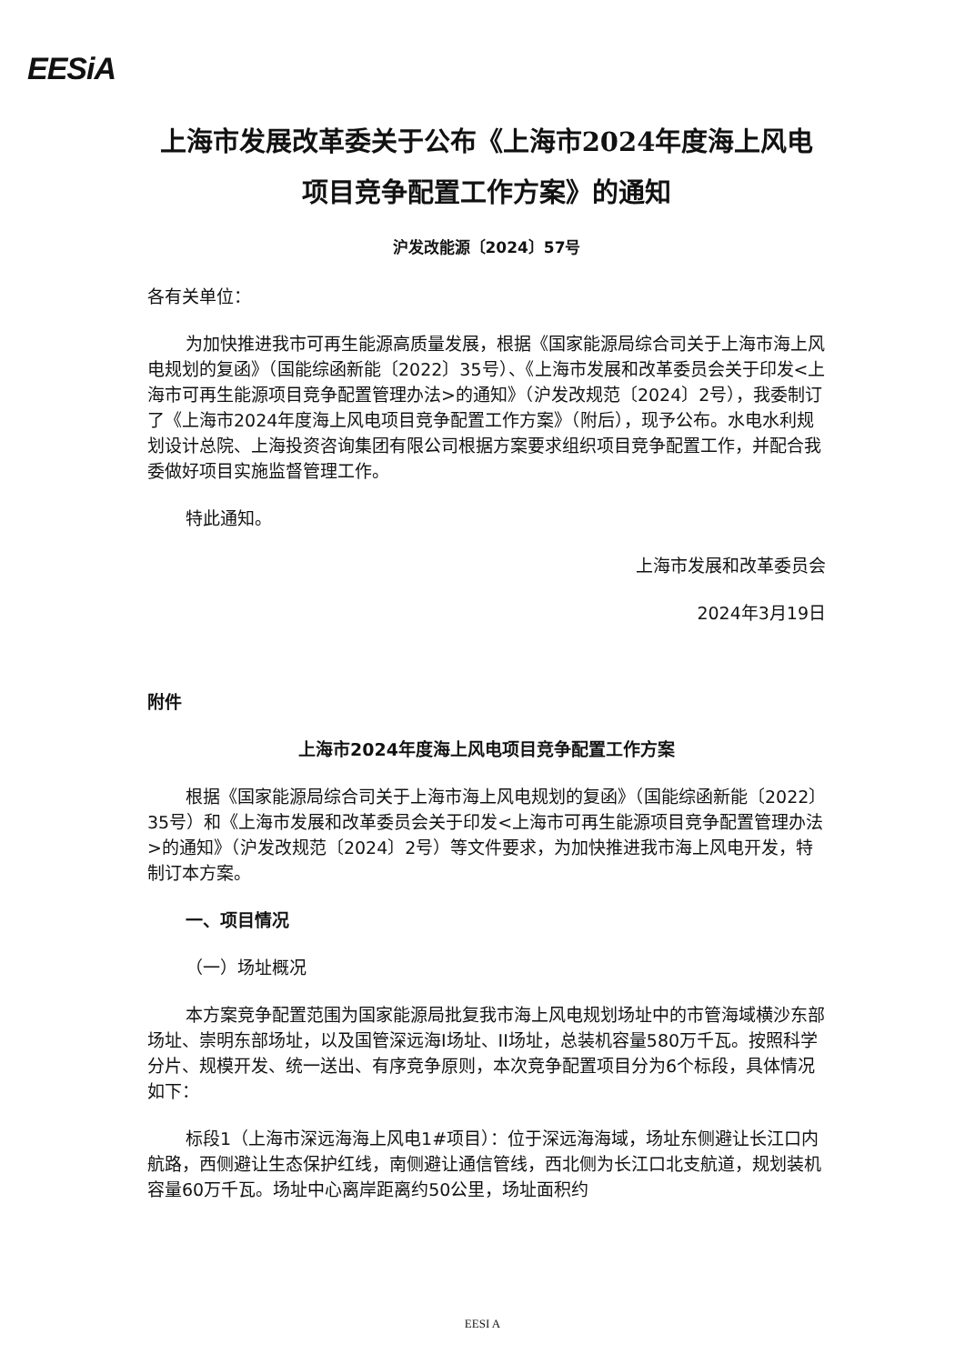EESiA
上海市发展改革委关于公布《上海市2024年度海上风电项目竞争配置工作方案》的通知
沪发改能源〔2024〕57号
各有关单位：
为加快推进我市可再生能源高质量发展，根据《国家能源局综合司关于上海市海上风电规划的复函》（国能综函新能〔2022〕35号）、《上海市发展和改革委员会关于印发<上海市可再生能源项目竞争配置管理办法>的通知》（沪发改规范〔2024〕2号），我委制订了《上海市2024年度海上风电项目竞争配置工作方案》（附后），现予公布。水电水利规划设计总院、上海投资咨询集团有限公司根据方案要求组织项目竞争配置工作，并配合我委做好项目实施监督管理工作。
特此通知。
上海市发展和改革委员会
2024年3月19日
附件
上海市2024年度海上风电项目竞争配置工作方案
根据《国家能源局综合司关于上海市海上风电规划的复函》（国能综函新能〔2022〕35号）和《上海市发展和改革委员会关于印发<上海市可再生能源项目竞争配置管理办法>的通知》（沪发改规范〔2024〕2号）等文件要求，为加快推进我市海上风电开发，特制订本方案。
一、项目情况
（一）场址概况
本方案竞争配置范围为国家能源局批复我市海上风电规划场址中的市管海域横沙东部场址、崇明东部场址，以及国管深远海I场址、II场址，总装机容量580万千瓦。按照科学分片、规模开发、统一送出、有序竞争原则，本次竞争配置项目分为6个标段，具体情况如下：
标段1（上海市深远海海上风电1#项目）：位于深远海海域，场址东侧避让长江口内航路，西侧避让生态保护红线，南侧避让通信管线，西北侧为长江口北支航道，规划装机容量60万千瓦。场址中心离岸距离约50公里，场址面积约
EESI A